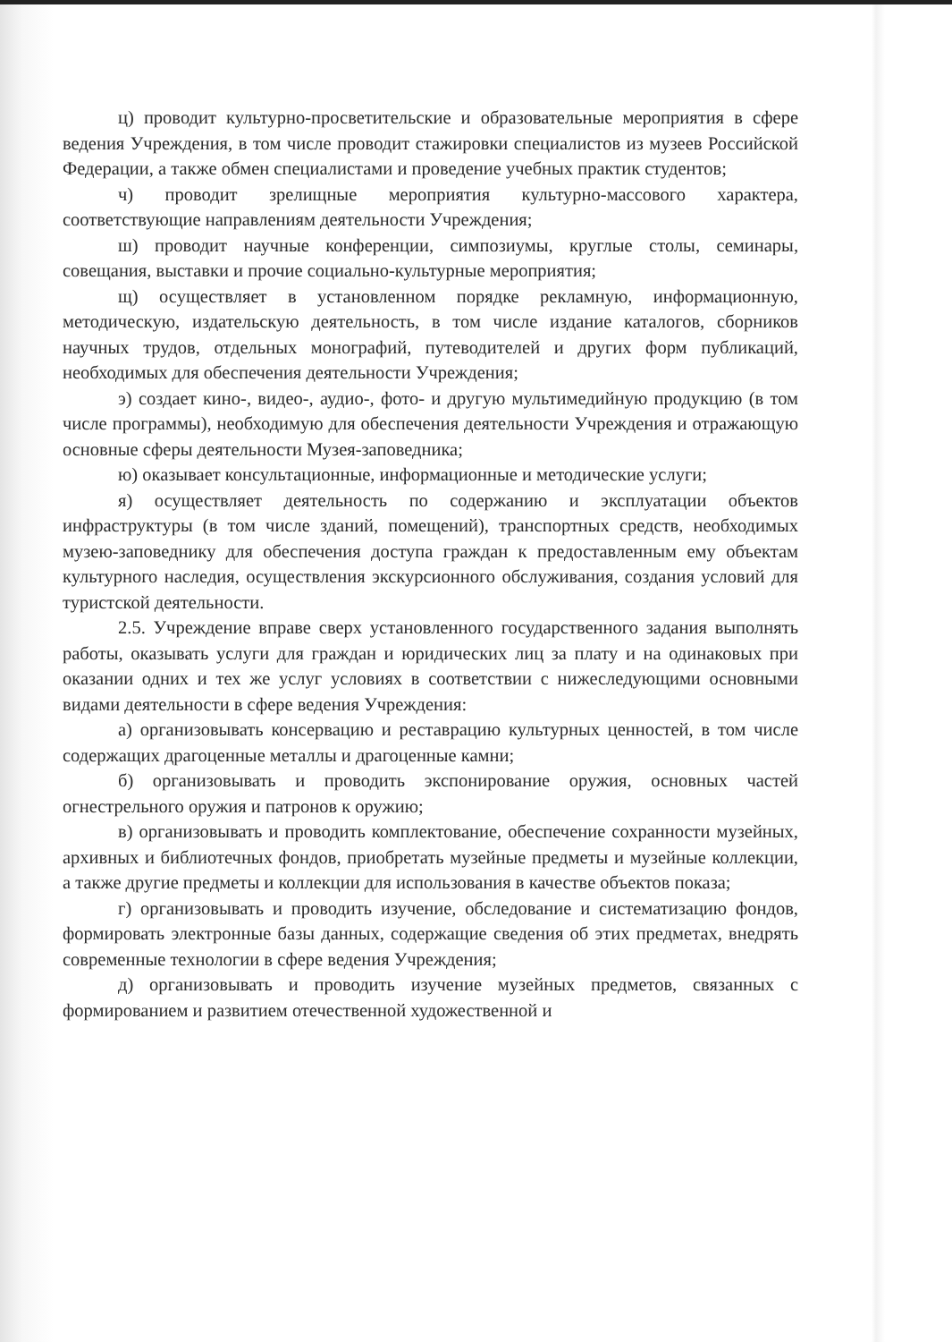ц) проводит культурно-просветительские и образовательные мероприятия в сфере ведения Учреждения, в том числе проводит стажировки специалистов из музеев Российской Федерации, а также обмен специалистами и проведение учебных практик студентов;
ч) проводит зрелищные мероприятия культурно-массового характера, соответствующие направлениям деятельности Учреждения;
ш) проводит научные конференции, симпозиумы, круглые столы, семинары, совещания, выставки и прочие социально-культурные мероприятия;
щ) осуществляет в установленном порядке рекламную, информационную, методическую, издательскую деятельность, в том числе издание каталогов, сборников научных трудов, отдельных монографий, путеводителей и других форм публикаций, необходимых для обеспечения деятельности Учреждения;
э) создает кино-, видео-, аудио-, фото- и другую мультимедийную продукцию (в том числе программы), необходимую для обеспечения деятельности Учреждения и отражающую основные сферы деятельности Музея-заповедника;
ю) оказывает консультационные, информационные и методические услуги;
я) осуществляет деятельность по содержанию и эксплуатации объектов инфраструктуры (в том числе зданий, помещений), транспортных средств, необходимых музею-заповеднику для обеспечения доступа граждан к предоставленным ему объектам культурного наследия, осуществления экскурсионного обслуживания, создания условий для туристской деятельности.
2.5. Учреждение вправе сверх установленного государственного задания выполнять работы, оказывать услуги для граждан и юридических лиц за плату и на одинаковых при оказании одних и тех же услуг условиях в соответствии с нижеследующими основными видами деятельности в сфере ведения Учреждения:
а) организовывать консервацию и реставрацию культурных ценностей, в том числе содержащих драгоценные металлы и драгоценные камни;
б) организовывать и проводить экспонирование оружия, основных частей огнестрельного оружия и патронов к оружию;
в) организовывать и проводить комплектование, обеспечение сохранности музейных, архивных и библиотечных фондов, приобретать музейные предметы и музейные коллекции, а также другие предметы и коллекции для использования в качестве объектов показа;
г) организовывать и проводить изучение, обследование и систематизацию фондов, формировать электронные базы данных, содержащие сведения об этих предметах, внедрять современные технологии в сфере ведения Учреждения;
д) организовывать и проводить изучение музейных предметов, связанных с формированием и развитием отечественной художественной и